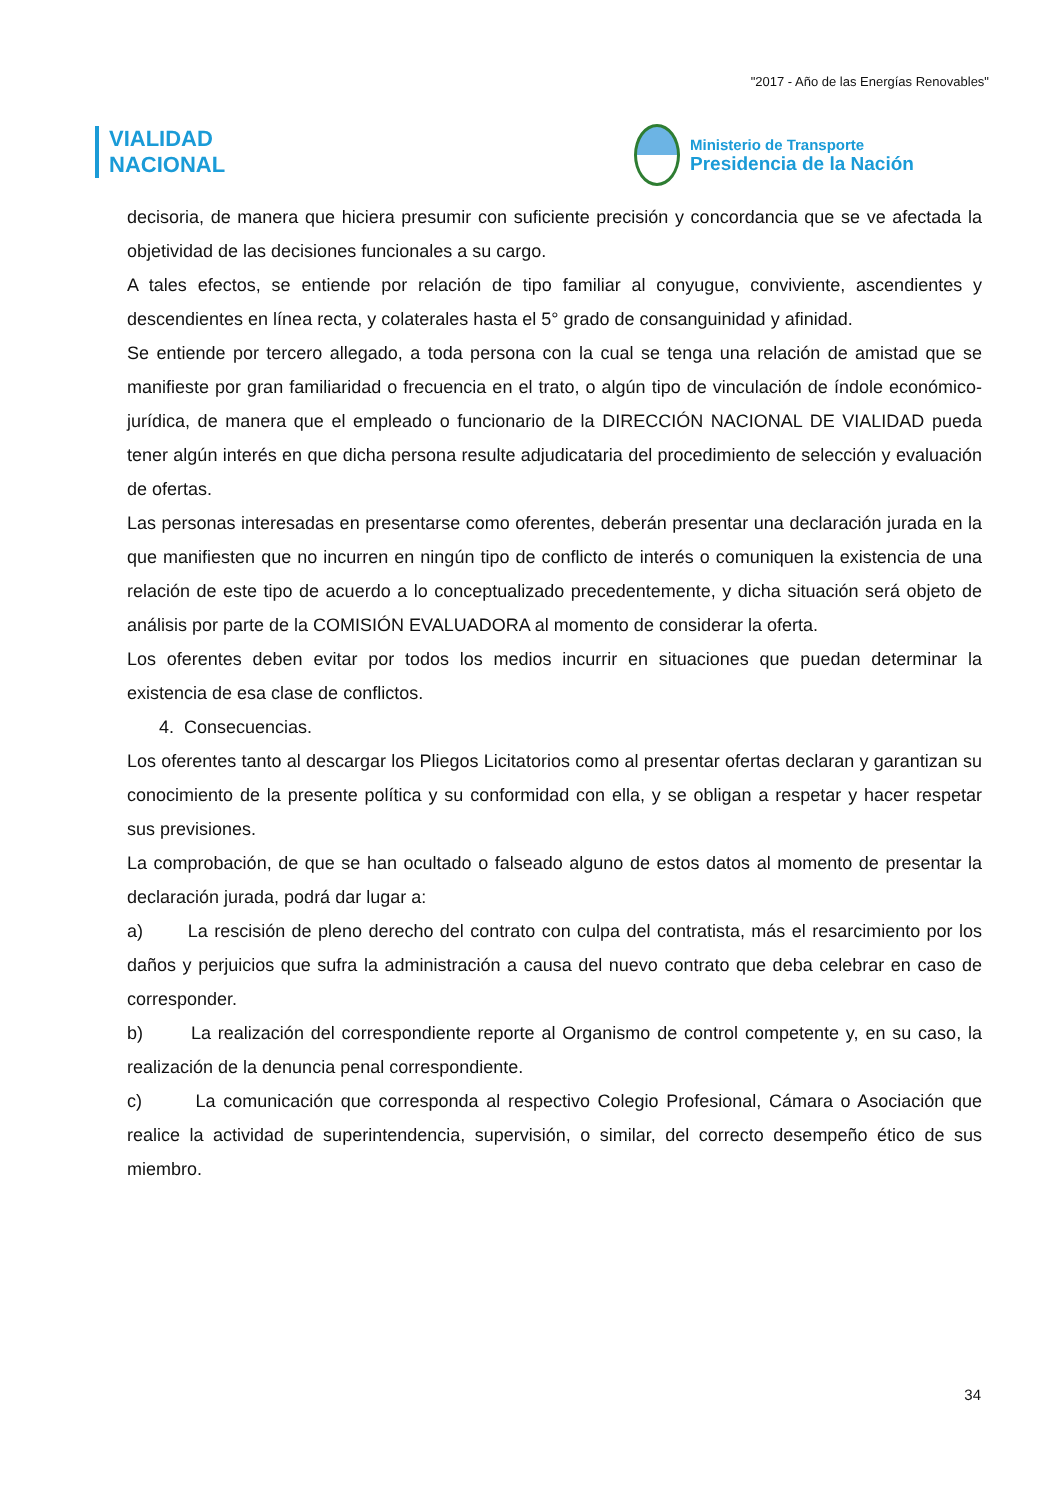"2017 - Año de las Energías Renovables"
VIALIDAD
NACIONAL
Ministerio de Transporte
Presidencia de la Nación
decisoria, de manera que hiciera presumir con suficiente precisión y concordancia que se ve afectada la objetividad de las decisiones funcionales a su cargo.
A tales efectos, se entiende por relación de tipo familiar al conyugue, conviviente, ascendientes y descendientes en línea recta, y colaterales hasta el 5° grado de consanguinidad y afinidad.
Se entiende por tercero allegado, a toda persona con la cual se tenga una relación de amistad que se manifieste por gran familiaridad o frecuencia en el trato, o algún tipo de vinculación de índole económico-jurídica, de manera que el empleado o funcionario de la DIRECCIÓN NACIONAL DE VIALIDAD pueda tener algún interés en que dicha persona resulte adjudicataria del procedimiento de selección y evaluación de ofertas.
Las personas interesadas en presentarse como oferentes, deberán presentar una declaración jurada en la que manifiesten que no incurren en ningún tipo de conflicto de interés o comuniquen la existencia de una relación de este tipo de acuerdo a lo conceptualizado precedentemente, y dicha situación será objeto de análisis por parte de la COMISIÓN EVALUADORA al momento de considerar la oferta.
Los oferentes deben evitar por todos los medios incurrir en situaciones que puedan determinar la existencia de esa clase de conflictos.
4. Consecuencias.
Los oferentes tanto al descargar los Pliegos Licitatorios como al presentar ofertas declaran y garantizan su conocimiento de la presente política y su conformidad con ella, y se obligan a respetar y hacer respetar sus previsiones.
La comprobación, de que se han ocultado o falseado alguno de estos datos al momento de presentar la declaración jurada, podrá dar lugar a:
a) La rescisión de pleno derecho del contrato con culpa del contratista, más el resarcimiento por los daños y perjuicios que sufra la administración a causa del nuevo contrato que deba celebrar en caso de corresponder.
b) La realización del correspondiente reporte al Organismo de control competente y, en su caso, la realización de la denuncia penal correspondiente.
c) La comunicación que corresponda al respectivo Colegio Profesional, Cámara o Asociación que realice la actividad de superintendencia, supervisión, o similar, del correcto desempeño ético de sus miembro.
34